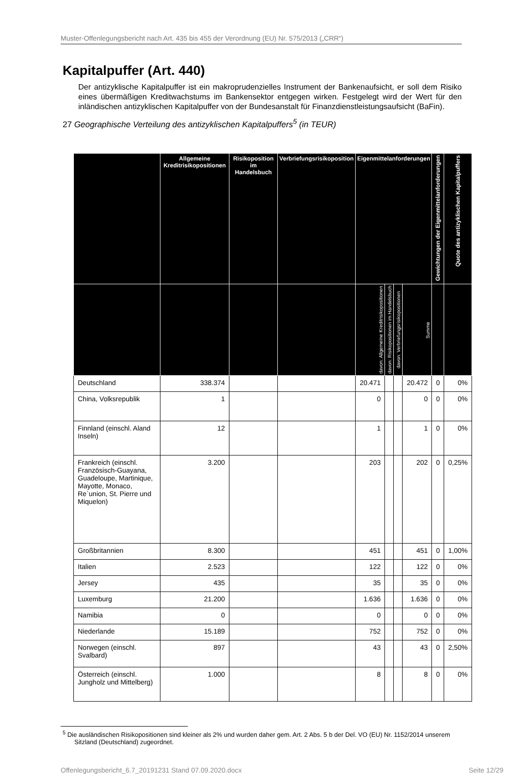Muster-Offenlegungsbericht nach Art. 435 bis 455 der Verordnung (EU) Nr. 575/2013 („CRR“)
Kapitalpuffer (Art. 440)
Der antizyklische Kapitalpuffer ist ein makroprudenzielles Instrument der Bankenaufsicht, er soll dem Risiko eines übermäßigen Kreditwachstums im Bankensektor entgegen wirken. Festgelegt wird der Wert für den inländischen antizyklischen Kapitalpuffer von der Bundesanstalt für Finanzdienstleistungsaufsicht (BaFin).
27 Geographische Verteilung des antizyklischen Kapitalpuffers<sup>5</sup> (in TEUR)
| | Allgemeine Kreditrisikopositionen | Risikoposition im Handelsbuch | Verbriefungsrisikoposition | Eigenmittelanforderungen | | | | Gewichtungen der Eigenmittelanforderungen | Quote des antizyklischen Kapitalpuffers |
| --- | --- | --- | --- | --- | --- | --- | --- | --- | --- |
| | | | | davon: Allgemeine Kreditrisikopositionen | davon: Risikopositionen im Handelsbuch | davon: Verbriefungsrisikopositionen | Summe | | |
| Deutschland | 338.374 | | | 20.471 | | | 20.472 | 0 | 0% |
| China, Volksrepublik | 1 | | | 0 | | | 0 | 0 | 0% |
| Finnland (einschl. Aland Inseln) | 12 | | | 1 | | | 1 | 0 | 0% |
| Frankreich (einschl. Französisch-Guayana, Guadeloupe, Martinique, Mayotte, Monaco, Re`union, St. Pierre und Miquelon) | 3.200 | | | 203 | | | 202 | 0 | 0,25% |
| Großbritannien | 8.300 | | | 451 | | | 451 | 0 | 1,00% |
| Italien | 2.523 | | | 122 | | | 122 | 0 | 0% |
| Jersey | 435 | | | 35 | | | 35 | 0 | 0% |
| Luxemburg | 21.200 | | | 1.636 | | | 1.636 | 0 | 0% |
| Namibia | 0 | | | 0 | | | 0 | 0 | 0% |
| Niederlande | 15.189 | | | 752 | | | 752 | 0 | 0% |
| Norwegen (einschl. Svalbard) | 897 | | | 43 | | | 43 | 0 | 2,50% |
| Österreich (einschl. Jungholz und Mittelberg) | 1.000 | | | 8 | | | 8 | 0 | 0% |
<sup>5</sup> Die ausländischen Risikopositionen sind kleiner als 2% und wurden daher gem. Art. 2 Abs. 5 b der Del. VO (EU) Nr. 1152/2014 unserem Sitzland (Deutschland) zugeordnet.
Offenlegungsbericht_6.7_20191231 Stand 07.09.2020.docx Seite 12/29